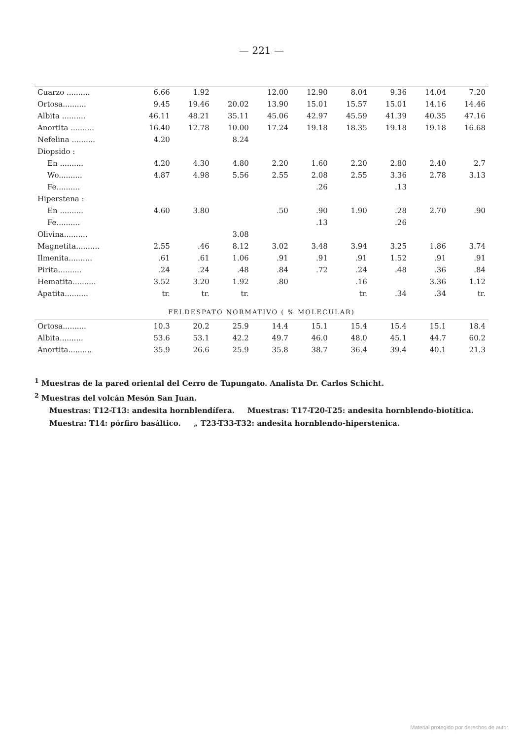— 221 —
| Cuarzo .......... | 6.66 | 1.92 | | 12.00 | 12.90 | 8.04 | 9.36 | 14.04 | 7.20 |
| Ortosa.......... | 9.45 | 19.46 | 20.02 | 13.90 | 15.01 | 15.57 | 15.01 | 14.16 | 14.46 |
| Albita .......... | 46.11 | 48.21 | 35.11 | 45.06 | 42.97 | 45.59 | 41.39 | 40.35 | 47.16 |
| Anortita .......... | 16.40 | 12.78 | 10.00 | 17.24 | 19.18 | 18.35 | 19.18 | 19.18 | 16.68 |
| Nefelina .......... | 4.20 | | 8.24 | | | | | | |
| Diopsido : | | | | | | | | | |
| En .......... | 4.20 | 4.30 | 4.80 | 2.20 | 1.60 | 2.20 | 2.80 | 2.40 | 2.7 |
| Wo.......... | 4.87 | 4.98 | 5.56 | 2.55 | 2.08 | 2.55 | 3.36 | 2.78 | 3.13 |
| Fe.......... | | | | | .26 | | .13 | | |
| Hiperstena : | | | | | | | | | |
| En .......... | 4.60 | 3.80 | | .50 | .90 | 1.90 | .28 | 2.70 | .90 |
| Fe.......... | | | | | .13 | | .26 | | |
| Olivina.......... | | | 3.08 | | | | | | |
| Magnetita.......... | 2.55 | .46 | 8.12 | 3.02 | 3.48 | 3.94 | 3.25 | 1.86 | 3.74 |
| Ilmenita.......... | .61 | .61 | 1.06 | .91 | .91 | .91 | 1.52 | .91 | .91 |
| Pirita.......... | .24 | .24 | .48 | .84 | .72 | .24 | .48 | .36 | .84 |
| Hematita.......... | 3.52 | 3.20 | 1.92 | .80 | | .16 | | 3.36 | 1.12 |
| Apatita.......... | tr. | tr. | tr. | | | tr. | .34 | .34 | tr. |
| FELDESPATO NORMATIVO ( % MOLECULAR) | | | | | | | | | |
| Ortosa.......... | 10.3 | 20.2 | 25.9 | 14.4 | 15.1 | 15.4 | 15.4 | 15.1 | 18.4 |
| Albita.......... | 53.6 | 53.1 | 42.2 | 49.7 | 46.0 | 48.0 | 45.1 | 44.7 | 60.2 |
| Anortita.......... | 35.9 | 26.6 | 25.9 | 35.8 | 38.7 | 36.4 | 39.4 | 40.1 | 21.3 |
<sup>1</sup> Muestras de la pared oriental del Cerro de Tupungato. Analista Dr. Carlos Schicht.
<sup>2</sup> Muestras del volcán Mesón San Juan.
Muestras: T12-T13: andesita hornblendífera. Muestras: T17-T20-T25: andesita hornblendo-biotítica.
Muestra: T14: pórfiro basáltico. „ T23-T33-T32: andesita hornblendo-hiperstenica.
Material protegido por derechos de autor